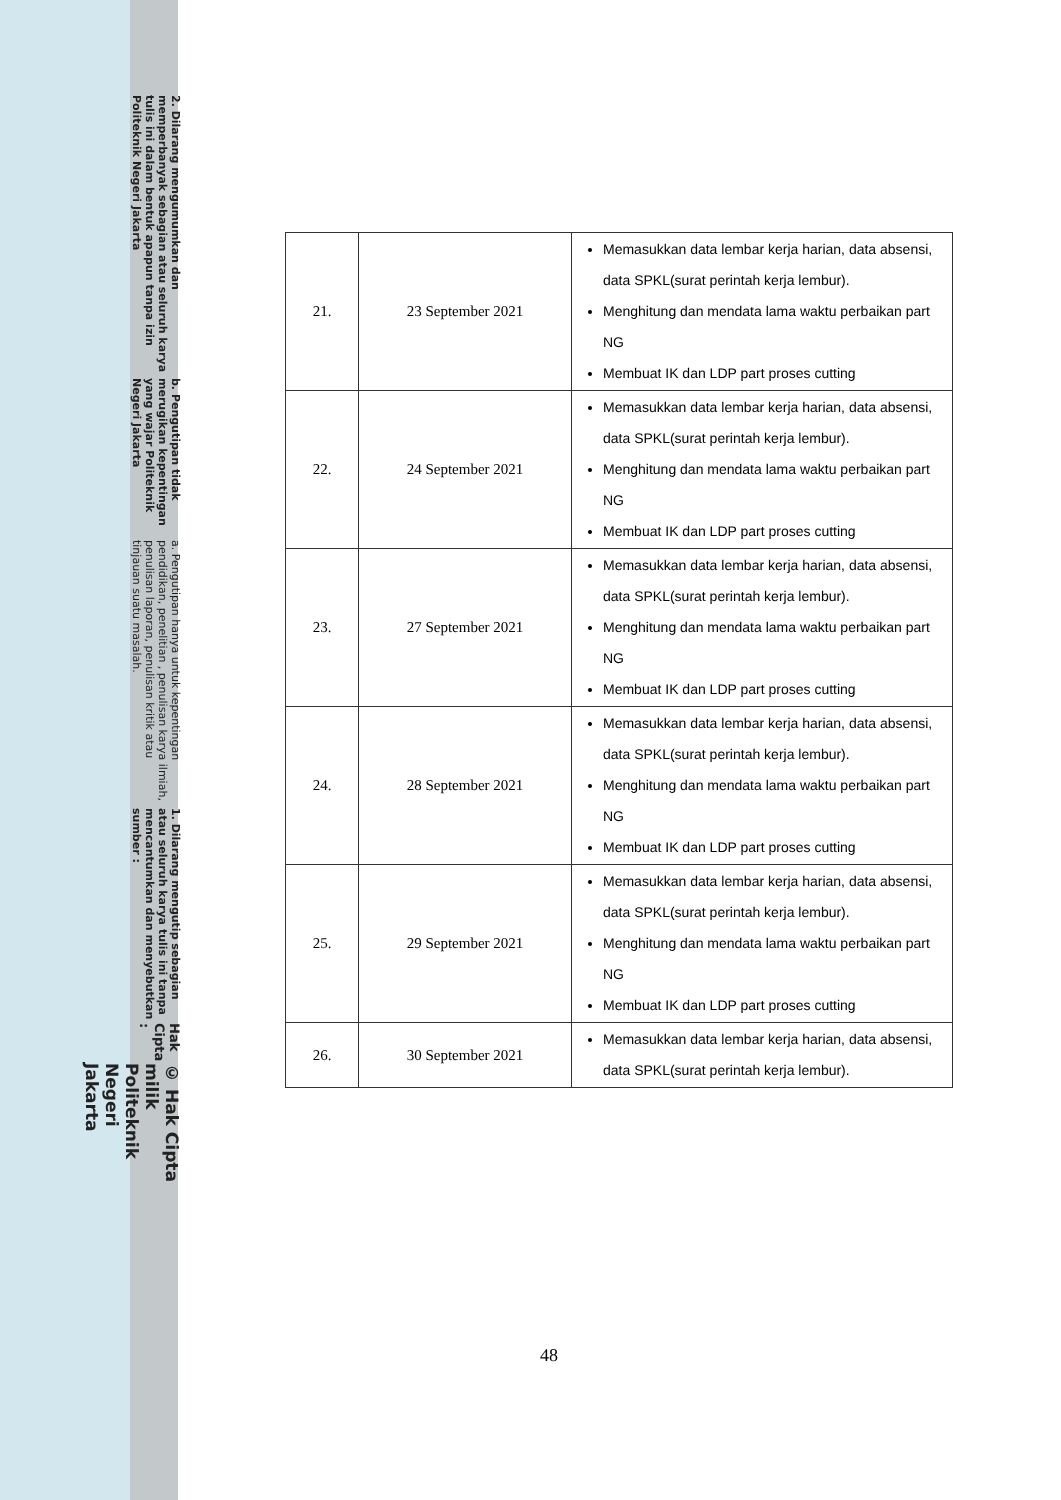© Hak Cipta milik Politeknik Negeri Jakarta
Hak Cipta :
1. Dilarang mengutip sebagian atau seluruh karya tulis ini tanpa mencantumkan dan menyebutkan sumber :
a. Pengutipan hanya untuk kepentingan pendidikan, penelitian , penulisan karya ilmiah, penulisan laporan, penulisan kritik atau tinjauan suatu masalah.
b. Pengutipan tidak merugikan kepentingan yang wajar Politeknik Negeri Jakarta
2. Dilarang mengumumkan dan memperbanyak sebagian atau seluruh karya tulis ini dalam bentuk apapun tanpa izin Politeknik Negeri Jakarta
| 21. | 23 September 2021 | Memasukkan data lembar kerja harian, data absensi, data SPKL(surat perintah kerja lembur). Menghitung dan mendata lama waktu perbaikan part NG Membuat IK dan LDP part proses cutting |
| 22. | 24 September 2021 | Memasukkan data lembar kerja harian, data absensi, data SPKL(surat perintah kerja lembur). Menghitung dan mendata lama waktu perbaikan part NG Membuat IK dan LDP part proses cutting |
| 23. | 27 September 2021 | Memasukkan data lembar kerja harian, data absensi, data SPKL(surat perintah kerja lembur). Menghitung dan mendata lama waktu perbaikan part NG Membuat IK dan LDP part proses cutting |
| 24. | 28 September 2021 | Memasukkan data lembar kerja harian, data absensi, data SPKL(surat perintah kerja lembur). Menghitung dan mendata lama waktu perbaikan part NG Membuat IK dan LDP part proses cutting |
| 25. | 29 September 2021 | Memasukkan data lembar kerja harian, data absensi, data SPKL(surat perintah kerja lembur). Menghitung dan mendata lama waktu perbaikan part NG Membuat IK dan LDP part proses cutting |
| 26. | 30 September 2021 | Memasukkan data lembar kerja harian, data absensi, data SPKL(surat perintah kerja lembur). |
48